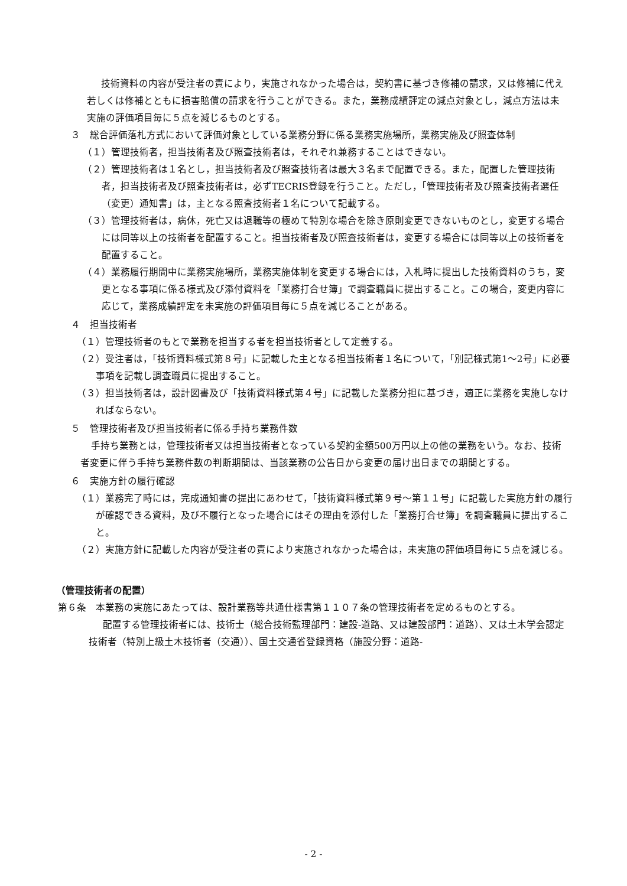技術資料の内容が受注者の責により，実施されなかった場合は，契約書に基づき修補の請求，又は修補に代え若しくは修補とともに損害賠償の請求を行うことができる。また，業務成績評定の減点対象とし，減点方法は未実施の評価項目毎に５点を減じるものとする。
３　総合評価落札方式において評価対象としている業務分野に係る業務実施場所，業務実施及び照査体制
（１）管理技術者，担当技術者及び照査技術者は，それぞれ兼務することはできない。
（２）管理技術者は１名とし，担当技術者及び照査技術者は最大３名まで配置できる。また，配置した管理技術者，担当技術者及び照査技術者は，必ずTECRIS登録を行うこと。ただし，「管理技術者及び照査技術者選任（変更）通知書」は，主となる照査技術者１名について記載する。
（３）管理技術者は，病休，死亡又は退職等の極めて特別な場合を除き原則変更できないものとし，変更する場合には同等以上の技術者を配置すること。担当技術者及び照査技術者は，変更する場合には同等以上の技術者を配置すること。
（４）業務履行期間中に業務実施場所，業務実施体制を変更する場合には，入札時に提出した技術資料のうち，変更となる事項に係る様式及び添付資料を「業務打合せ簿」で調査職員に提出すること。この場合，変更内容に応じて，業務成績評定を未実施の評価項目毎に５点を減じることがある。
４　担当技術者
（１）管理技術者のもとで業務を担当する者を担当技術者として定義する。
（２）受注者は，「技術資料様式第８号」に記載した主となる担当技術者１名について，「別記様式第1～2号」に必要事項を記載し調査職員に提出すること。
（３）担当技術者は，設計図書及び「技術資料様式第４号」に記載した業務分担に基づき，適正に業務を実施しなければならない。
５　管理技術者及び担当技術者に係る手持ち業務件数
手持ち業務とは，管理技術者又は担当技術者となっている契約金額500万円以上の他の業務をいう。なお、技術者変更に伴う手持ち業務件数の判断期間は、当該業務の公告日から変更の届け出日までの期間とする。
６　実施方針の履行確認
（１）業務完了時には，完成通知書の提出にあわせて，「技術資料様式第９号～第１１号」に記載した実施方針の履行が確認できる資料，及び不履行となった場合にはその理由を添付した「業務打合せ簿」を調査職員に提出すること。
（２）実施方針に記載した内容が受注者の責により実施されなかった場合は，未実施の評価項目毎に５点を減じる。
（管理技術者の配置）
第６条　本業務の実施にあたっては、設計業務等共通仕様書第１１０７条の管理技術者を定めるものとする。
配置する管理技術者には、技術士（総合技術監理部門：建設-道路、又は建設部門：道路）、又は土木学会認定技術者（特別上級土木技術者（交通））、国土交通省登録資格（施設分野：道路-
- 2 -